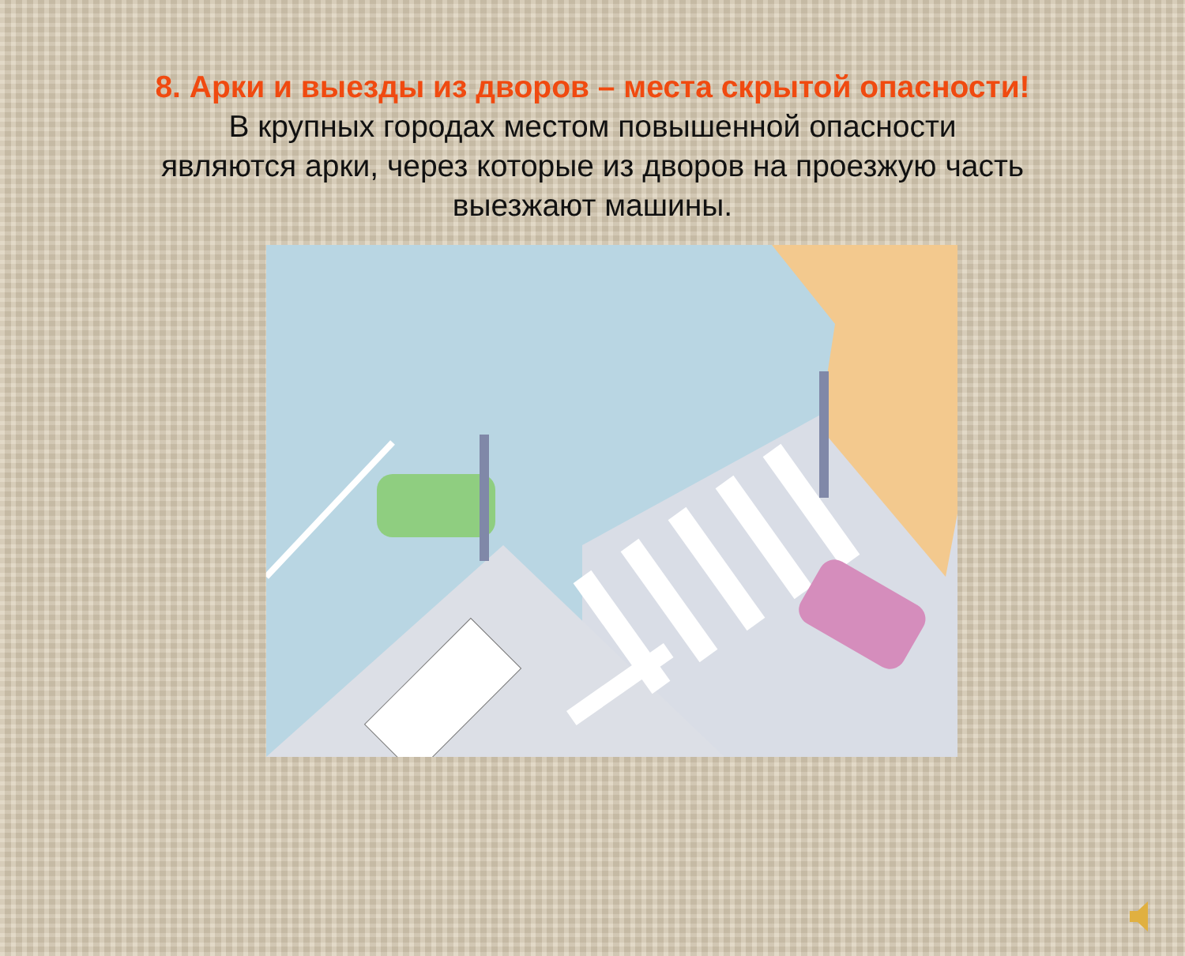8. Арки и выезды из дворов – места скрытой опасности!
В крупных городах местом повышенной опасности
являются арки, через которые из дворов на проезжую часть
выезжают машины.